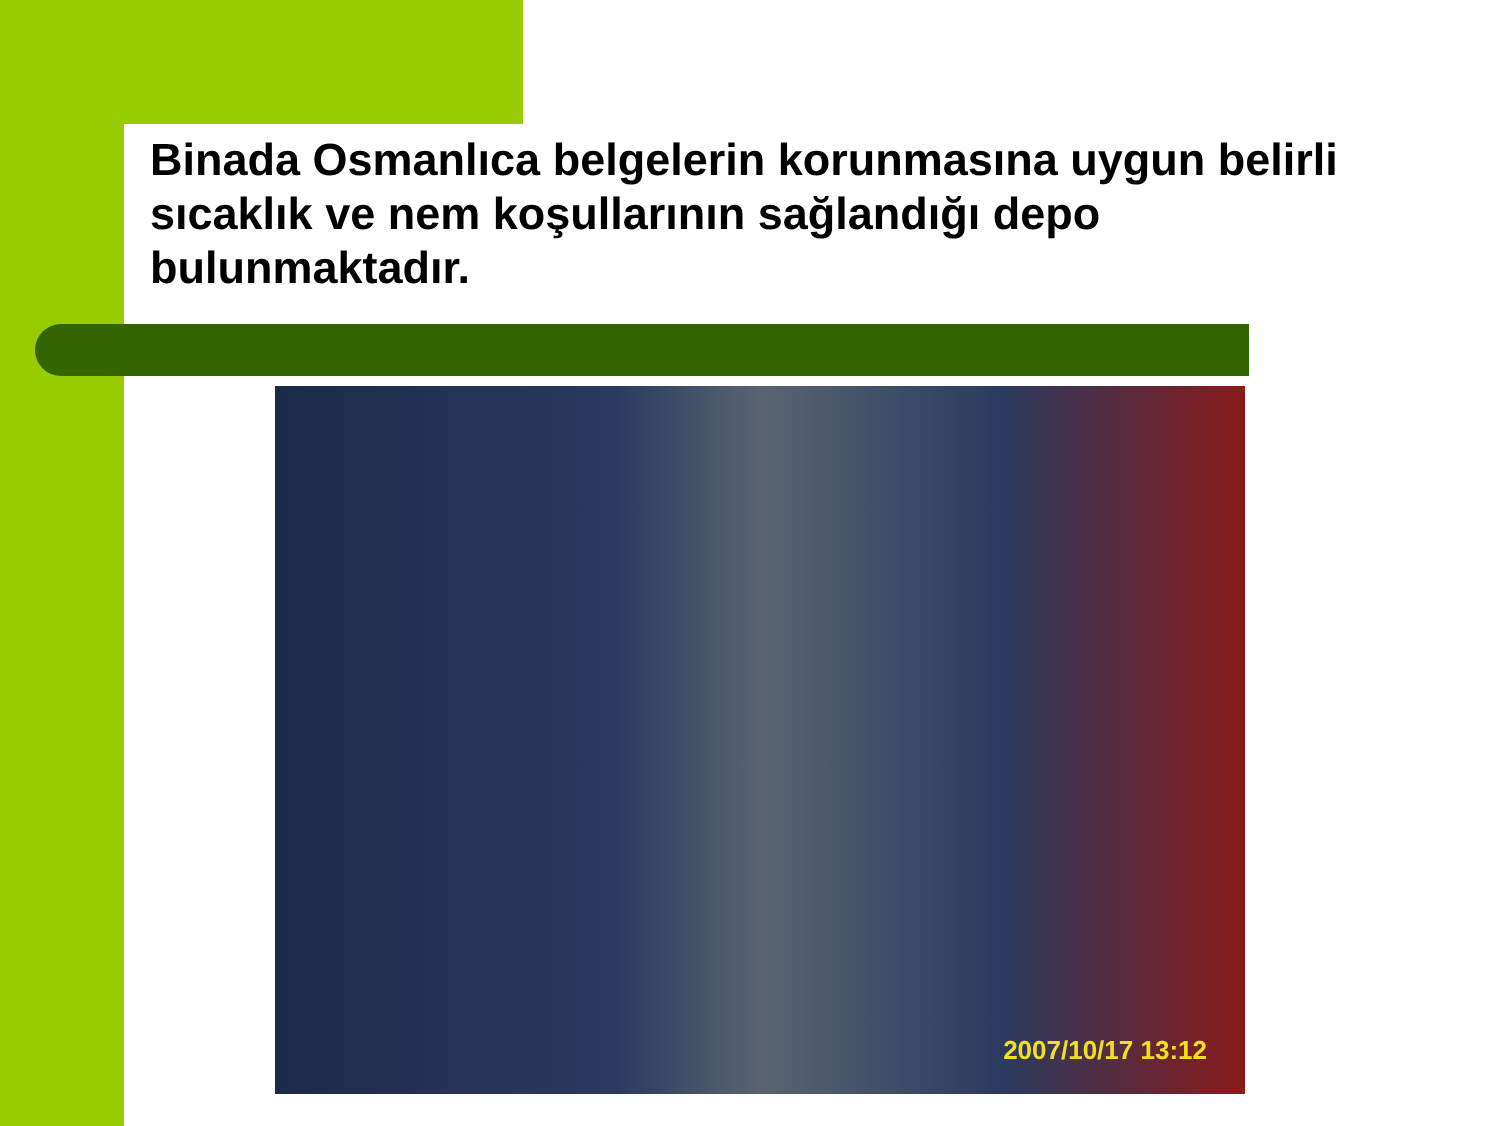Binada Osmanlıca belgelerin korunmasına uygun belirli sıcaklık ve nem koşullarının sağlandığı depo bulunmaktadır.
2007/10/17 13:12